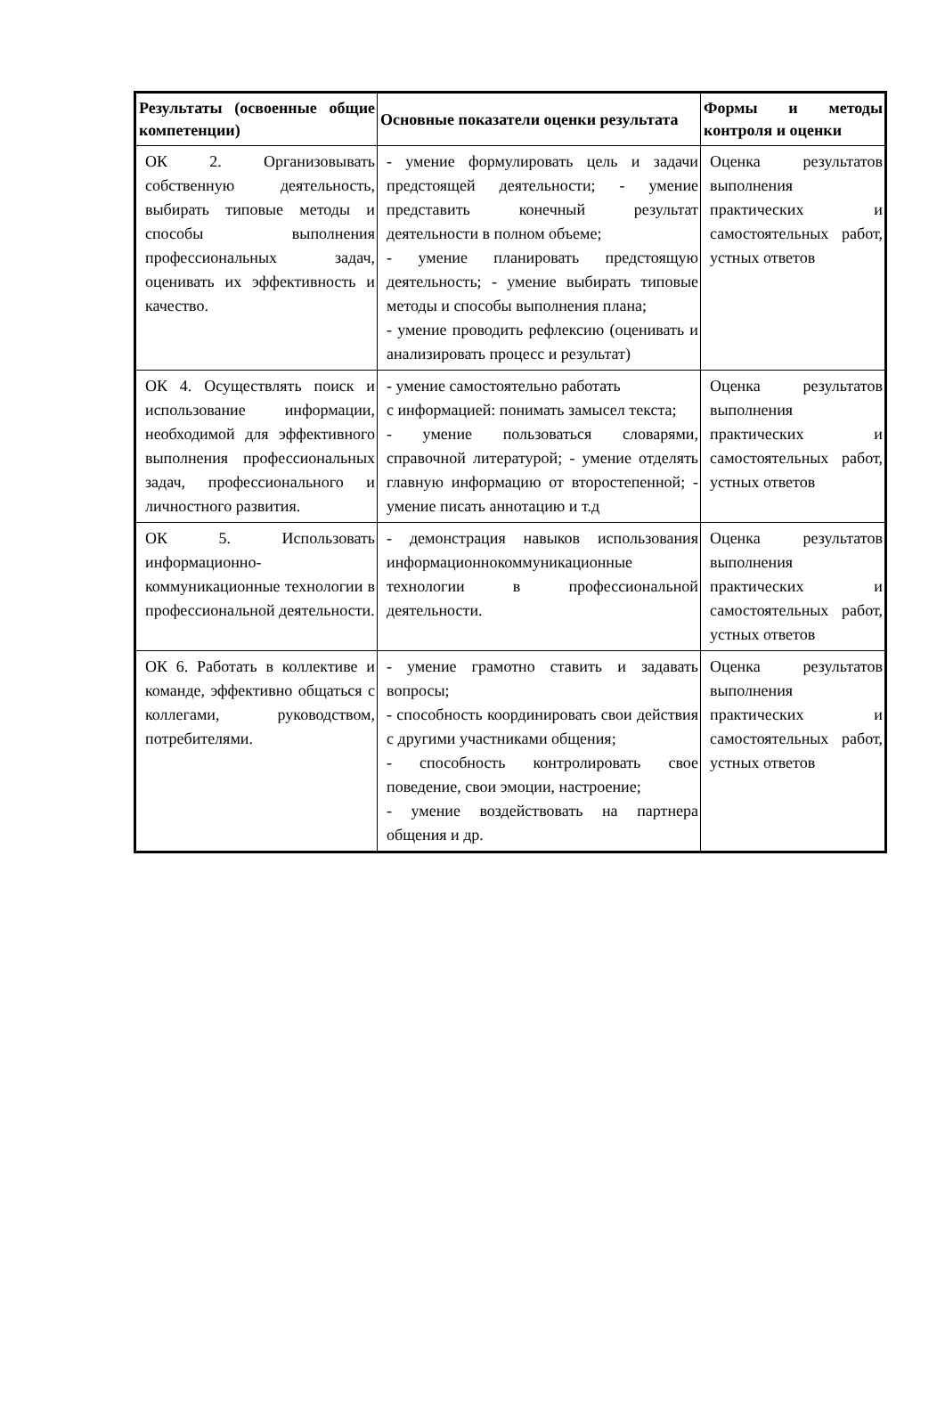| Результаты (освоенные общие компетенции) | Основные показатели оценки результата | Формы и методы контроля и оценки |
| --- | --- | --- |
| ОК 2. Организовывать собственную деятельность, выбирать типовые методы и способы выполнения профессиональных задач, оценивать их эффективность и качество. | - умение формулировать цель и задачи предстоящей деятельности; - умение представить конечный результат деятельности в полном объеме; - умение планировать предстоящую деятельность; - умение выбирать типовые методы и способы выполнения плана; - умение проводить рефлексию (оценивать и анализировать процесс и результат) | Оценка результатов выполнения практических и самостоятельных работ, устных ответов |
| ОК 4. Осуществлять поиск и использование информации, необходимой для эффективного выполнения профессиональных задач, профессионального и личностного развития. | - умение самостоятельно работать с информацией: понимать замысел текста; - умение пользоваться словарями, справочной литературой; - умение отделять главную информацию от второстепенной; - умение писать аннотацию и т.д | Оценка результатов выполнения практических и самостоятельных работ, устных ответов |
| ОК 5. Использовать информационно-коммуникационные технологии в профессиональной деятельности. | - демонстрация навыков использования информационнокоммуникационные технологии в профессиональной деятельности. | Оценка результатов выполнения практических и самостоятельных работ, устных ответов |
| ОК 6. Работать в коллективе и команде, эффективно общаться с коллегами, руководством, потребителями. | - умение грамотно ставить и задавать вопросы; - способность координировать свои действия с другими участниками общения; - способность контролировать свое поведение, свои эмоции, настроение; - умение воздействовать на партнера общения и др. | Оценка результатов выполнения практических и самостоятельных работ, устных ответов |